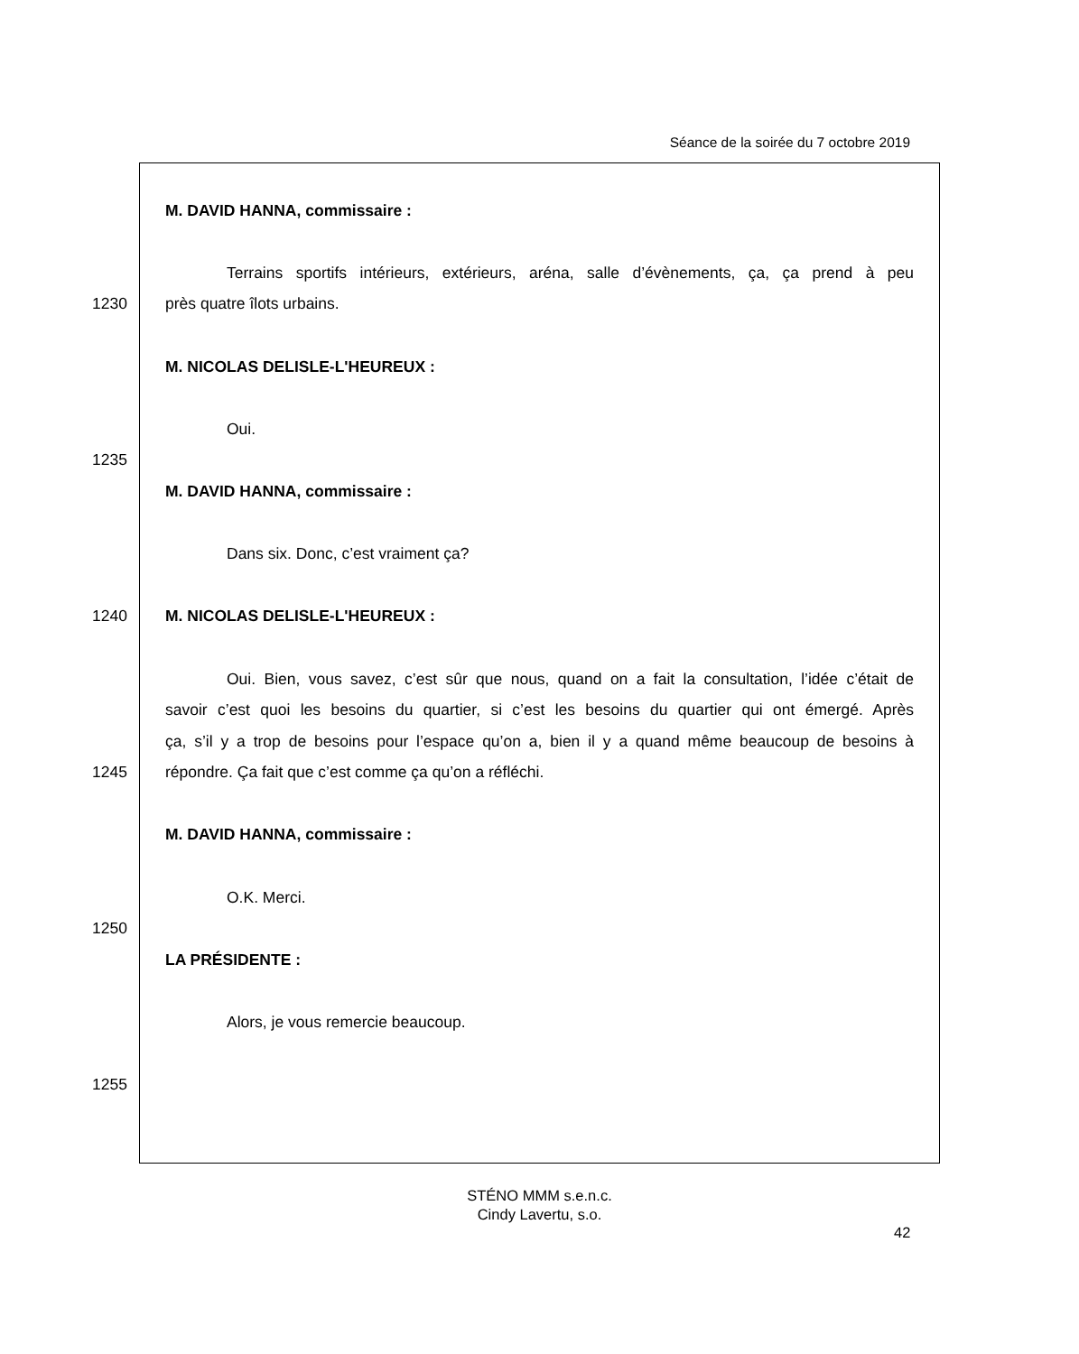Séance de la soirée du 7 octobre 2019
| | M. DAVID HANNA, commissaire : |
| | Terrains sportifs intérieurs, extérieurs, aréna, salle d’évènements, ça, ça prend à peu |
| 1230 | près quatre îlots urbains. |
| | M. NICOLAS DELISLE-L'HEUREUX : |
| | Oui. |
| 1235 | |
| | M. DAVID HANNA, commissaire : |
| | Dans six. Donc, c’est vraiment ça? |
| 1240 | M. NICOLAS DELISLE-L'HEUREUX : |
| | Oui. Bien, vous savez, c’est sûr que nous, quand on a fait la consultation, l’idée c’était de |
| | savoir c’est quoi les besoins du quartier, si c’est les besoins du quartier qui ont émergé. Après |
| | ça, s’il y a trop de besoins pour l’espace qu’on a, bien il y a quand même beaucoup de besoins à |
| 1245 | répondre. Ça fait que c’est comme ça qu’on a réfléchi. |
| | M. DAVID HANNA, commissaire : |
| | O.K. Merci. |
| 1250 | |
| | LA PRÉSIDENTE : |
| | Alors, je vous remercie beaucoup. |
| 1255 | |
STÉNO MMM s.e.n.c.
Cindy Lavertu, s.o.
42